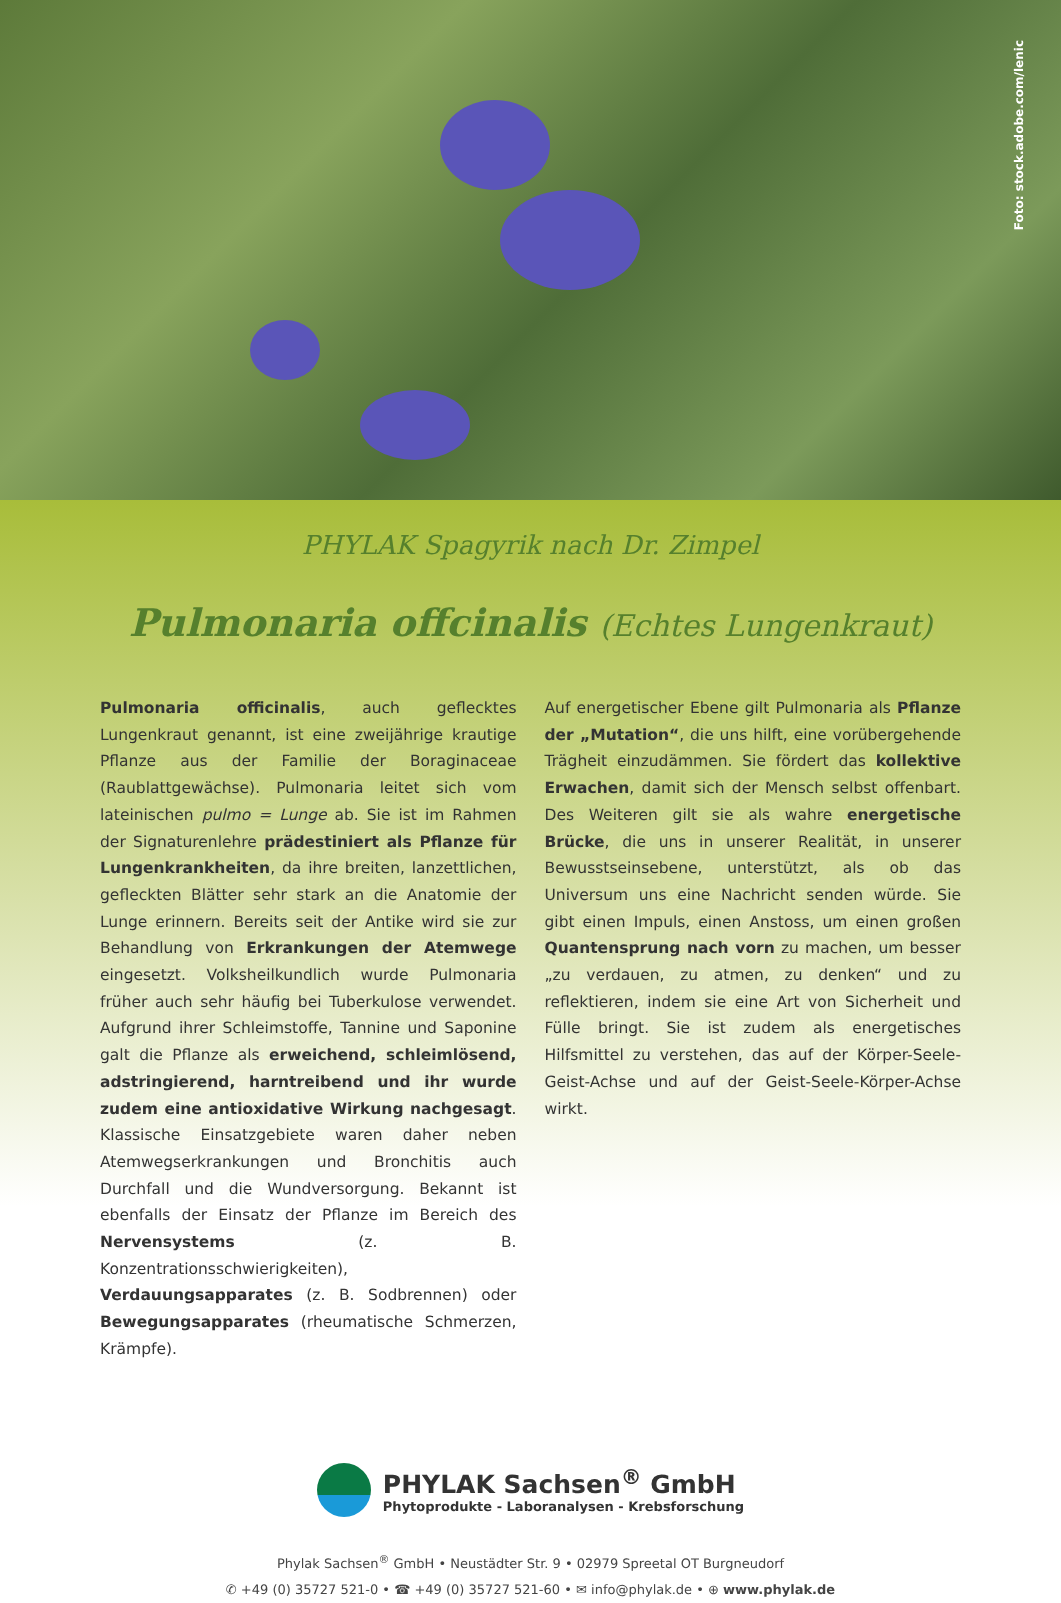Foto: stock.adobe.com/lenic
PHYLAK Spagyrik nach Dr. Zimpel
Pulmonaria offcinalis (Echtes Lungenkraut)
Pulmonaria officinalis, auch geflecktes Lungenkraut genannt, ist eine zweijährige krautige Pflanze aus der Familie der Boraginaceae (Raublattgewächse). Pulmonaria leitet sich vom lateinischen pulmo = Lunge ab. Sie ist im Rahmen der Signaturenlehre prädestiniert als Pflanze für Lungenkrankheiten, da ihre breiten, lanzettlichen, gefleckten Blätter sehr stark an die Anatomie der Lunge erinnern. Bereits seit der Antike wird sie zur Behandlung von Erkrankungen der Atemwege eingesetzt. Volksheilkundlich wurde Pulmonaria früher auch sehr häufig bei Tuberkulose verwendet. Aufgrund ihrer Schleimstoffe, Tannine und Saponine galt die Pflanze als erweichend, schleimlösend, adstringierend, harntreibend und ihr wurde zudem eine antioxidative Wirkung nachgesagt. Klassische Einsatzgebiete waren daher neben Atemwegserkrankungen und Bronchitis auch Durchfall und die Wundversorgung. Bekannt ist ebenfalls der Einsatz der Pflanze im Bereich des Nervensystems (z. B. Konzentrationsschwierigkeiten), Verdauungsapparates (z. B. Sodbrennen) oder Bewegungsapparates (rheumatische Schmerzen, Krämpfe).
Auf energetischer Ebene gilt Pulmonaria als Pflanze der „Mutation“, die uns hilft, eine vorübergehende Trägheit einzudämmen. Sie fördert das kollektive Erwachen, damit sich der Mensch selbst offenbart. Des Weiteren gilt sie als wahre energetische Brücke, die uns in unserer Realität, in unserer Bewusstseinsebene, unterstützt, als ob das Universum uns eine Nachricht senden würde. Sie gibt einen Impuls, einen Anstoss, um einen großen Quantensprung nach vorn zu machen, um besser „zu verdauen, zu atmen, zu denken“ und zu reflektieren, indem sie eine Art von Sicherheit und Fülle bringt. Sie ist zudem als energetisches Hilfsmittel zu verstehen, das auf der Körper-Seele-Geist-Achse und auf der Geist-Seele-Körper-Achse wirkt.
PHYLAK Sachsen<sup>®</sup> GmbH
Phytoprodukte - Laboranalysen - Krebsforschung
Phylak Sachsen<sup>®</sup> GmbH • Neustädter Str. 9 • 02979 Spreetal OT Burgneudorf
✆ +49 (0) 35727 521-0 • ☎ +49 (0) 35727 521-60 • ✉ info@phylak.de • ⊕ www.phylak.de